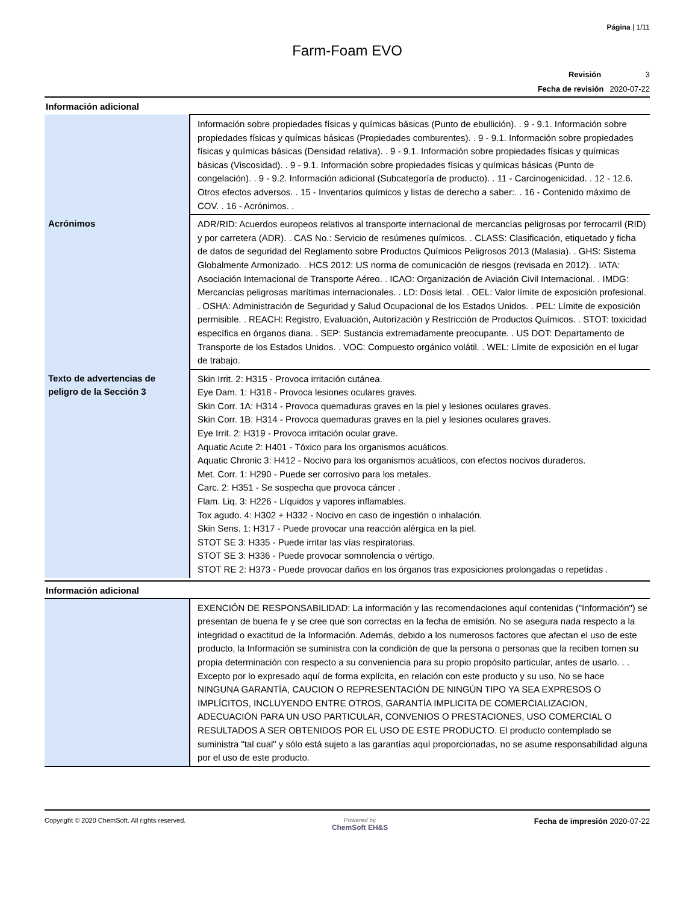Página | 1/11
Farm-Foam EVO
Revisión 3
Fecha de revisión 2020-07-22
Información adicional
| | Información sobre propiedades físicas y químicas básicas (Punto de ebullición). . 9 - 9.1. Información sobre propiedades físicas y químicas básicas (Propiedades comburentes). . 9 - 9.1. Información sobre propiedades físicas y químicas básicas (Densidad relativa). . 9 - 9.1. Información sobre propiedades físicas y químicas básicas (Viscosidad). . 9 - 9.1. Información sobre propiedades físicas y químicas básicas (Punto de congelación). . 9 - 9.2. Información adicional (Subcategoría de producto). . 11 - Carcinogenicidad. . 12 - 12.6. Otros efectos adversos. . 15 - Inventarios químicos y listas de derecho a saber:. . 16 - Contenido máximo de COV. . 16 - Acrónimos. . |
| Acrónimos | ADR/RID: Acuerdos europeos relativos al transporte internacional de mercancías peligrosas por ferrocarril (RID) y por carretera (ADR). . CAS No.: Servicio de resúmenes químicos. . CLASS: Clasificación, etiquetado y ficha de datos de seguridad del Reglamento sobre Productos Químicos Peligrosos 2013 (Malasia). . GHS: Sistema Globalmente Armonizado. . HCS 2012: US norma de comunicación de riesgos (revisada en 2012). . IATA: Asociación Internacional de Transporte Aéreo. . ICAO: Organización de Aviación Civil Internacional. . IMDG: Mercancías peligrosas marítimas internacionales. . LD: Dosis letal. . OEL: Valor límite de exposición profesional. . OSHA: Administración de Seguridad y Salud Ocupacional de los Estados Unidos. . PEL: Límite de exposición permisible. . REACH: Registro, Evaluación, Autorización y Restricción de Productos Químicos. . STOT: toxicidad específica en órganos diana. . SEP: Sustancia extremadamente preocupante. . US DOT: Departamento de Transporte de los Estados Unidos. . VOC: Compuesto orgánico volátil. . WEL: Límite de exposición en el lugar de trabajo. |
| Texto de advertencias de peligro de la Sección 3 | Skin Irrit. 2: H315 - Provoca irritación cutánea. Eye Dam. 1: H318 - Provoca lesiones oculares graves. Skin Corr. 1A: H314 - Provoca quemaduras graves en la piel y lesiones oculares graves. Skin Corr. 1B: H314 - Provoca quemaduras graves en la piel y lesiones oculares graves. Eye Irrit. 2: H319 - Provoca irritación ocular grave. Aquatic Acute 2: H401 - Tóxico para los organismos acuáticos. Aquatic Chronic 3: H412 - Nocivo para los organismos acuáticos, con efectos nocivos duraderos. Met. Corr. 1: H290 - Puede ser corrosivo para los metales. Carc. 2: H351 - Se sospecha que provoca cáncer . Flam. Liq. 3: H226 - Líquidos y vapores inflamables. Tox agudo. 4: H302 + H332 - Nocivo en caso de ingestión o inhalación. Skin Sens. 1: H317 - Puede provocar una reacción alérgica en la piel. STOT SE 3: H335 - Puede irritar las vías respiratorias. STOT SE 3: H336 - Puede provocar somnolencia o vértigo. STOT RE 2: H373 - Puede provocar daños en los órganos tras exposiciones prolongadas o repetidas . |
Información adicional
| | EXENCIÓN DE RESPONSABILIDAD: La información y las recomendaciones aquí contenidas ("Información") se presentan de buena fe y se cree que son correctas en la fecha de emisión. No se asegura nada respecto a la integridad o exactitud de la Información. Además, debido a los numerosos factores que afectan el uso de este producto, la Información se suministra con la condición de que la persona o personas que la reciben tomen su propia determinación con respecto a su conveniencia para su propio propósito particular, antes de usarlo. . . Excepto por lo expresado aquí de forma explícita, en relación con este producto y su uso, No se hace NINGUNA GARANTÍA, CAUCION O REPRESENTACIÓN DE NINGÚN TIPO YA SEA EXPRESOS O IMPLÍCITOS, INCLUYENDO ENTRE OTROS, GARANTÍA IMPLICITA DE COMERCIALIZACION, ADECUACIÓN PARA UN USO PARTICULAR, CONVENIOS O PRESTACIONES, USO COMERCIAL O RESULTADOS A SER OBTENIDOS POR EL USO DE ESTE PRODUCTO. El producto contemplado se suministra "tal cual" y sólo está sujeto a las garantías aquí proporcionadas, no se asume responsabilidad alguna por el uso de este producto. |
Copyright © 2020 ChemSoft. All rights reserved.
Powered by
ChemSoft EH&S
Fecha de impresión 2020-07-22